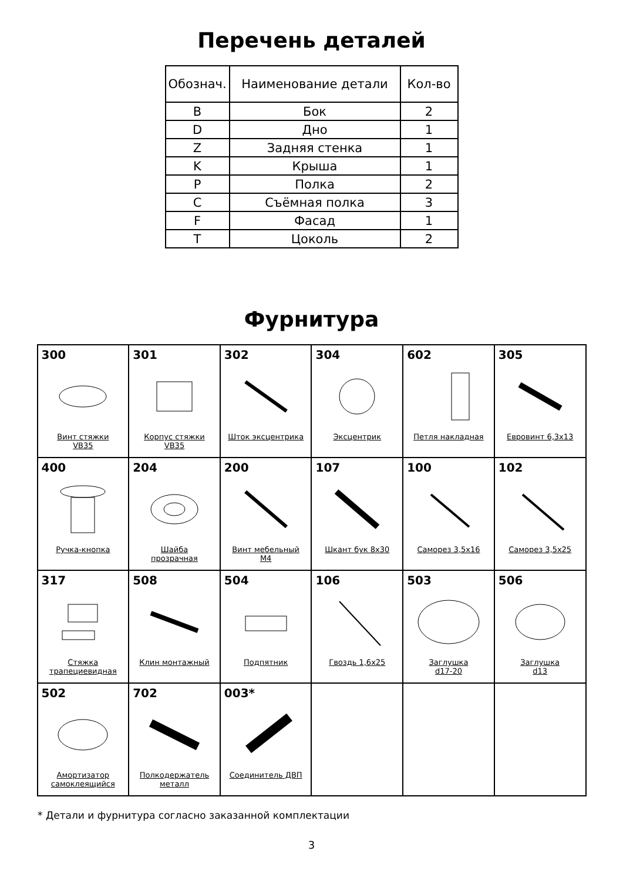Перечень деталей
| Обознач. | Наименование детали | Кол-во |
| --- | --- | --- |
| B | Бок | 2 |
| D | Дно | 1 |
| Z | Задняя стенка | 1 |
| K | Крыша | 1 |
| P | Полка | 2 |
| C | Съёмная полка | 3 |
| F | Фасад | 1 |
| T | Цоколь | 2 |
Фурнитура
| 300 Винт стяжки VB35 | 301 Корпус стяжки VB35 | 302 Шток эксцентрика | 304 Эксцентрик | 602 Петля накладная | 305 Евровинт 6,3х13 |
| 400 Ручка-кнопка | 204 Шайба прозрачная | 200 Винт мебельный М4 | 107 Шкант бук 8х30 | 100 Саморез 3,5х16 | 102 Саморез 3,5х25 |
| 317 Стяжка трапециевидная | 508 Клин монтажный | 504 Подпятник | 106 Гвоздь 1,6х25 | 503 Заглушка d17-20 | 506 Заглушка d13 |
| 502 Амортизатор самоклеящийся | 702 Полкодержатель металл | 003* Соединитель ДВП | | | |
* Детали и фурнитура согласно заказанной комплектации
3